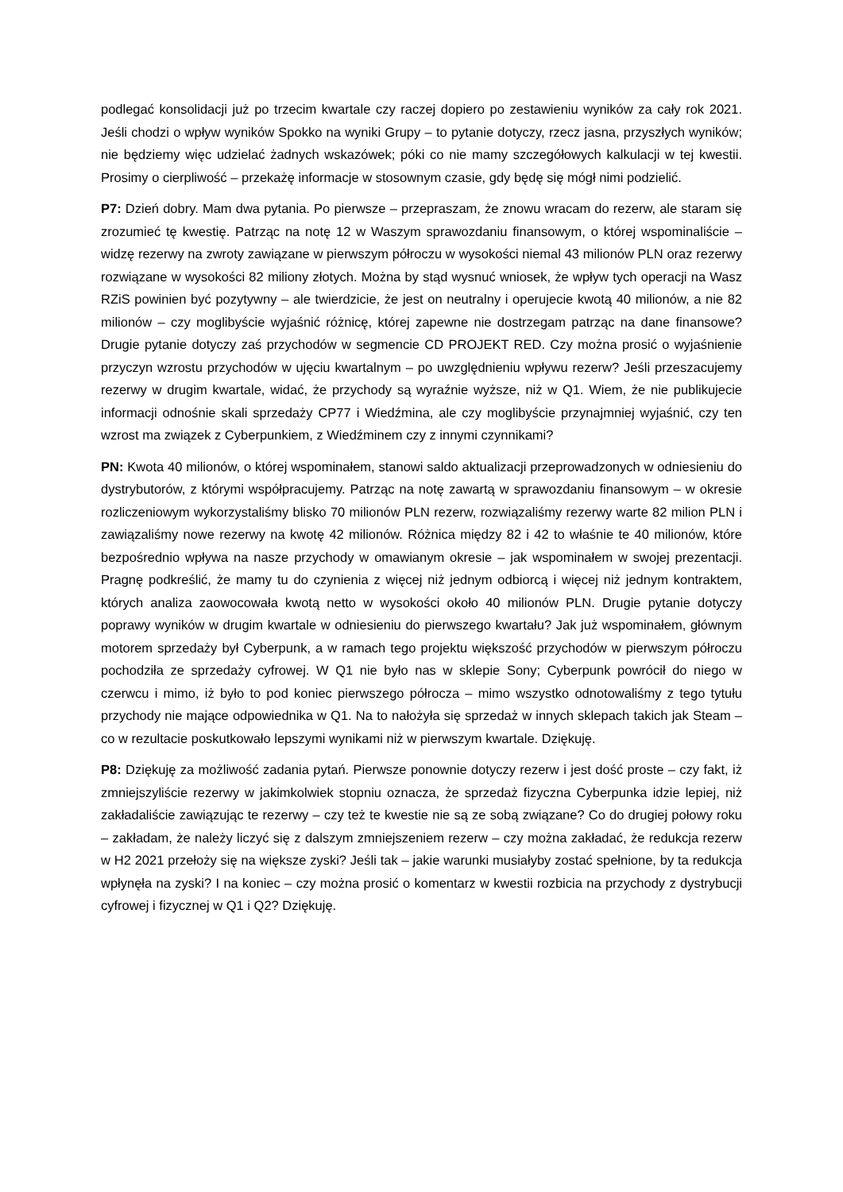podlegać konsolidacji już po trzecim kwartale czy raczej dopiero po zestawieniu wyników za cały rok 2021. Jeśli chodzi o wpływ wyników Spokko na wyniki Grupy – to pytanie dotyczy, rzecz jasna, przyszłych wyników; nie będziemy więc udzielać żadnych wskazówek; póki co nie mamy szczegółowych kalkulacji w tej kwestii. Prosimy o cierpliwość – przekażę informacje w stosownym czasie, gdy będę się mógł nimi podzielić.
P7: Dzień dobry. Mam dwa pytania. Po pierwsze – przepraszam, że znowu wracam do rezerw, ale staram się zrozumieć tę kwestię. Patrząc na notę 12 w Waszym sprawozdaniu finansowym, o której wspominaliście – widzę rezerwy na zwroty zawiązane w pierwszym półroczu w wysokości niemal 43 milionów PLN oraz rezerwy rozwiązane w wysokości 82 miliony złotych. Można by stąd wysnuć wniosek, że wpływ tych operacji na Wasz RZiS powinien być pozytywny – ale twierdzicie, że jest on neutralny i operujecie kwotą 40 milionów, a nie 82 milionów – czy moglibyście wyjaśnić różnicę, której zapewne nie dostrzegam patrząc na dane finansowe? Drugie pytanie dotyczy zaś przychodów w segmencie CD PROJEKT RED. Czy można prosić o wyjaśnienie przyczyn wzrostu przychodów w ujęciu kwartalnym – po uwzględnieniu wpływu rezerw? Jeśli przeszacujemy rezerwy w drugim kwartale, widać, że przychody są wyraźnie wyższe, niż w Q1. Wiem, że nie publikujecie informacji odnośnie skali sprzedaży CP77 i Wiedźmina, ale czy moglibyście przynajmniej wyjaśnić, czy ten wzrost ma związek z Cyberpunkiem, z Wiedźminem czy z innymi czynnikami?
PN: Kwota 40 milionów, o której wspominałem, stanowi saldo aktualizacji przeprowadzonych w odniesieniu do dystrybutorów, z którymi współpracujemy. Patrząc na notę zawartą w sprawozdaniu finansowym – w okresie rozliczeniowym wykorzystaliśmy blisko 70 milionów PLN rezerw, rozwiązaliśmy rezerwy warte 82 milion PLN i zawiązaliśmy nowe rezerwy na kwotę 42 milionów. Różnica między 82 i 42 to właśnie te 40 milionów, które bezpośrednio wpływa na nasze przychody w omawianym okresie – jak wspominałem w swojej prezentacji. Pragnę podkreślić, że mamy tu do czynienia z więcej niż jednym odbiorcą i więcej niż jednym kontraktem, których analiza zaowocowała kwotą netto w wysokości około 40 milionów PLN. Drugie pytanie dotyczy poprawy wyników w drugim kwartale w odniesieniu do pierwszego kwartału? Jak już wspominałem, głównym motorem sprzedaży był Cyberpunk, a w ramach tego projektu większość przychodów w pierwszym półroczu pochodziła ze sprzedaży cyfrowej. W Q1 nie było nas w sklepie Sony; Cyberpunk powrócił do niego w czerwcu i mimo, iż było to pod koniec pierwszego półrocza – mimo wszystko odnotowaliśmy z tego tytułu przychody nie mające odpowiednika w Q1. Na to nałożyła się sprzedaż w innych sklepach takich jak Steam – co w rezultacie poskutkowało lepszymi wynikami niż w pierwszym kwartale. Dziękuję.
P8: Dziękuję za możliwość zadania pytań. Pierwsze ponownie dotyczy rezerw i jest dość proste – czy fakt, iż zmniejszyliście rezerwy w jakimkolwiek stopniu oznacza, że sprzedaż fizyczna Cyberpunka idzie lepiej, niż zakładaliście zawiązując te rezerwy – czy też te kwestie nie są ze sobą związane? Co do drugiej połowy roku – zakładam, że należy liczyć się z dalszym zmniejszeniem rezerw – czy można zakładać, że redukcja rezerw w H2 2021 przełoży się na większe zyski? Jeśli tak – jakie warunki musiałyby zostać spełnione, by ta redukcja wpłynęła na zyski? I na koniec – czy można prosić o komentarz w kwestii rozbicia na przychody z dystrybucji cyfrowej i fizycznej w Q1 i Q2? Dziękuję.